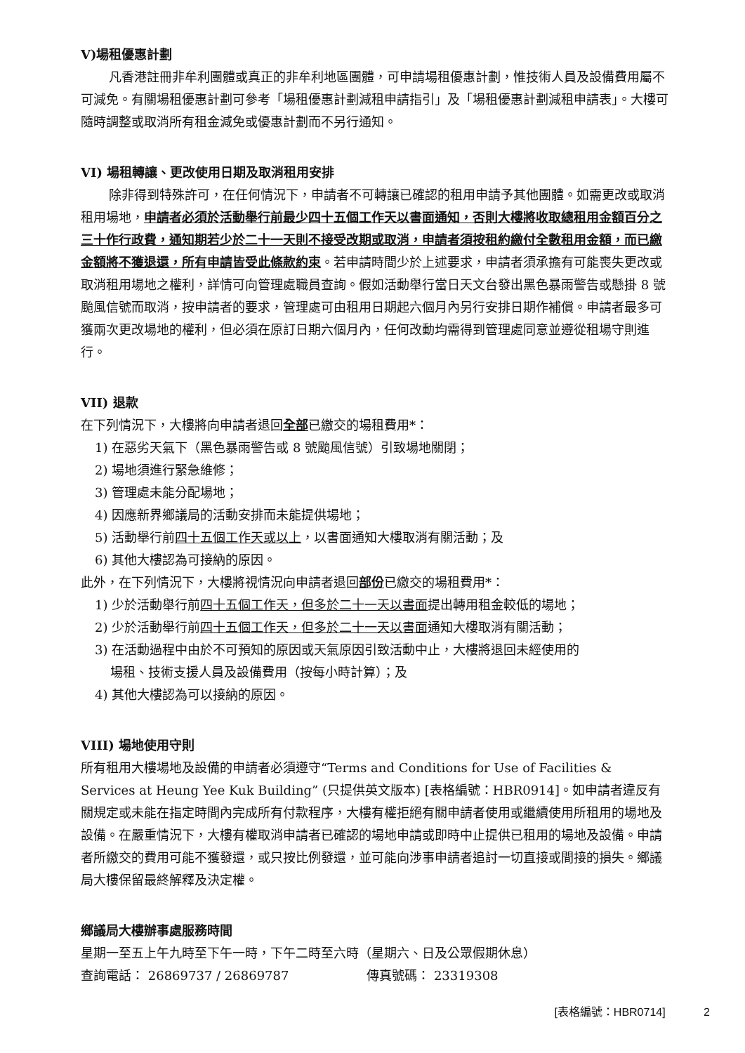V)場租優惠計劃
凡香港註冊非牟利團體或真正的非牟利地區團體，可申請場租優惠計劃，惟技術人員及設備費用屬不可減免。有關場租優惠計劃可參考「場租優惠計劃減租申請指引」及「場租優惠計劃減租申請表」。大樓可隨時調整或取消所有租金減免或優惠計劃而不另行通知。
VI) 場租轉讓、更改使用日期及取消租用安排
除非得到特殊許可，在任何情況下，申請者不可轉讓已確認的租用申請予其他團體。如需更改或取消租用場地，申請者必須於活動舉行前最少四十五個工作天以書面通知，否則大樓將收取總租用金額百分之三十作行政費，通知期若少於二十一天則不接受改期或取消，申請者須按租約繳付全數租用金額，而已繳金額將不獲退還，所有申請皆受此條款約束。若申請時間少於上述要求，申請者須承擔有可能喪失更改或取消租用場地之權利，詳情可向管理處職員查詢。假如活動舉行當日天文台發出黑色暴雨警告或懸掛 8 號颱風信號而取消，按申請者的要求，管理處可由租用日期起六個月內另行安排日期作補償。申請者最多可獲兩次更改場地的權利，但必須在原訂日期六個月內，任何改動均需得到管理處同意並遵從租場守則進行。
VII) 退款
在下列情況下，大樓將向申請者退回全部已繳交的場租費用*：
1) 在惡劣天氣下（黑色暴雨警告或 8 號颱風信號）引致場地關閉；
2) 場地須進行緊急維修；
3) 管理處未能分配場地；
4) 因應新界鄉議局的活動安排而未能提供場地；
5) 活動舉行前四十五個工作天或以上，以書面通知大樓取消有關活動；及
6) 其他大樓認為可接納的原因。
此外，在下列情況下，大樓將視情況向申請者退回部份已繳交的場租費用*：
1) 少於活動舉行前四十五個工作天，但多於二十一天以書面提出轉用租金較低的場地；
2) 少於活動舉行前四十五個工作天，但多於二十一天以書面通知大樓取消有關活動；
3) 在活動過程中由於不可預知的原因或天氣原因引致活動中止，大樓將退回未經使用的
場租、技術支援人員及設備費用（按每小時計算）；及
4) 其他大樓認為可以接納的原因。
VIII) 場地使用守則
所有租用大樓場地及設備的申請者必須遵守“Terms and Conditions for Use of Facilities & Services at Heung Yee Kuk Building” (只提供英文版本) [表格編號：HBR0914]。如申請者違反有關規定或未能在指定時間內完成所有付款程序，大樓有權拒絕有關申請者使用或繼續使用所租用的場地及設備。在嚴重情況下，大樓有權取消申請者已確認的場地申請或即時中止提供已租用的場地及設備。申請者所繳交的費用可能不獲發還，或只按比例發還，並可能向涉事申請者追討一切直接或間接的損失。鄉議局大樓保留最終解釋及決定權。
鄉議局大樓辦事處服務時間
星期一至五上午九時至下午一時，下午二時至六時（星期六、日及公眾假期休息）
查詢電話： 26869737 / 26869787 傳真號碼： 23319308
[表格編號：HBR0714] 2